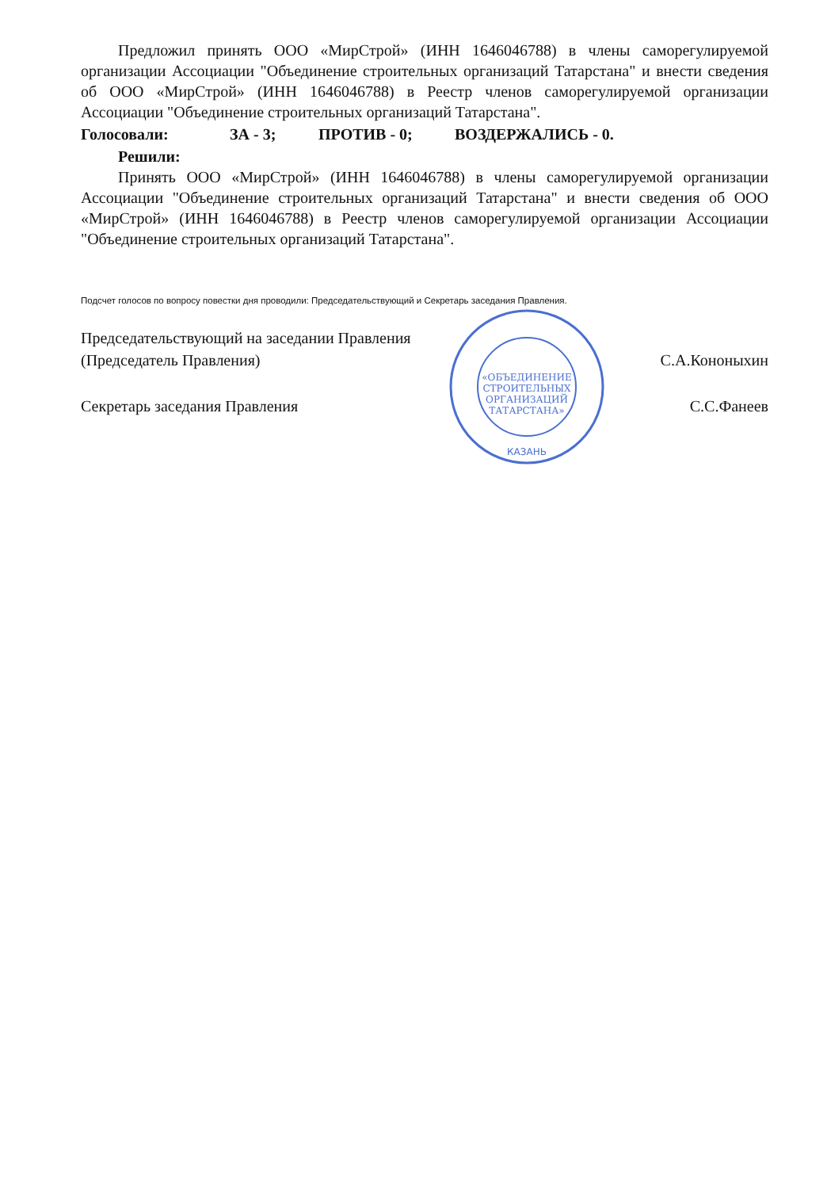Предложил принять ООО «МирСтрой» (ИНН 1646046788) в члены саморегулируемой организации Ассоциации "Объединение строительных организаций Татарстана" и внести сведения об ООО «МирСтрой» (ИНН 1646046788) в Реестр членов саморегулируемой организации Ассоциации "Объединение строительных организаций Татарстана".
Голосовали: ЗА - 3; ПРОТИВ - 0; ВОЗДЕРЖАЛИСЬ - 0.
Решили:
Принять ООО «МирСтрой» (ИНН 1646046788) в члены саморегулируемой организации Ассоциации "Объединение строительных организаций Татарстана" и внести сведения об ООО «МирСтрой» (ИНН 1646046788) в Реестр членов саморегулируемой организации Ассоциации "Объединение строительных организаций Татарстана".
Подсчет голосов по вопросу повестки дня проводили: Председательствующий и Секретарь заседания Правления.
Председательствующий на заседании Правления
(Председатель Правления) С.А.Кононыхин
Секретарь заседания Правления С.С.Фанеев
«ОБЪЕДИНЕНИЕ
СТРОИТЕЛЬНЫХ
ОРГАНИЗАЦИЙ
ТАТАРСТАНА»
КАЗАНЬ